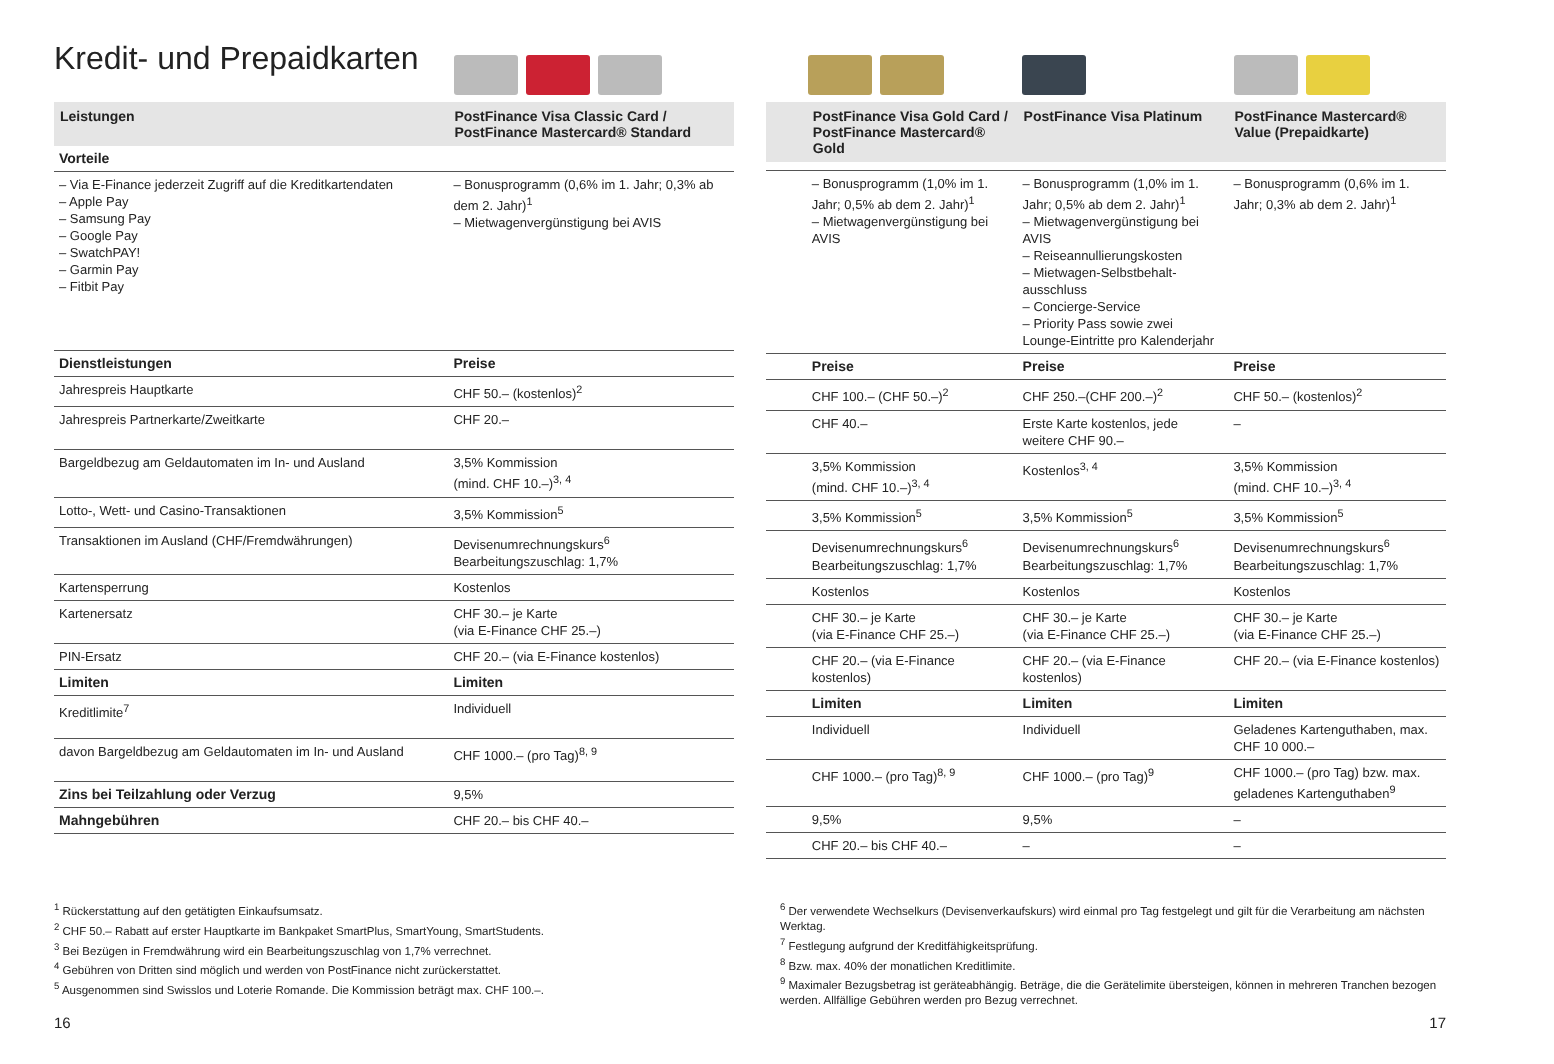Kredit- und Prepaidkarten
| Leistungen | PostFinance Visa Classic Card / PostFinance Mastercard® Standard |
| --- | --- |
| Vorteile | |
| – Via E-Finance jederzeit Zugriff auf die Kreditkartendaten – Apple Pay – Samsung Pay – Google Pay – SwatchPAY! – Garmin Pay – Fitbit Pay | – Bonusprogramm (0,6% im 1. Jahr; 0,3% ab dem 2. Jahr)<sup>1</sup> – Mietwagenvergünstigung bei AVIS |
| Dienstleistungen | Preise |
| Jahrespreis Hauptkarte | CHF 50.– (kostenlos)<sup>2</sup> |
| Jahrespreis Partnerkarte/Zweitkarte | CHF 20.– |
| Bargeldbezug am Geldautomaten im In- und Ausland | 3,5% Kommission (mind. CHF 10.–)<sup>3, 4</sup> |
| Lotto-, Wett- und Casino-Transaktionen | 3,5% Kommission<sup>5</sup> |
| Transaktionen im Ausland (CHF/Fremdwährungen) | Devisenumrechnungskurs<sup>6</sup> Bearbeitungszuschlag: 1,7% |
| Kartensperrung | Kostenlos |
| Kartenersatz | CHF 30.– je Karte (via E-Finance CHF 25.–) |
| PIN-Ersatz | CHF 20.– (via E-Finance kostenlos) |
| Limiten | Limiten |
| Kreditlimite<sup>7</sup> | Individuell |
| davon Bargeldbezug am Geldautomaten im In- und Ausland | CHF 1000.– (pro Tag)<sup>8, 9</sup> |
| Zins bei Teilzahlung oder Verzug | 9,5% |
| Mahngebühren | CHF 20.– bis CHF 40.– |
| | PostFinance Visa Gold Card / PostFinance Mastercard® Gold | PostFinance Visa Platinum | PostFinance Mastercard® Value (Prepaidkarte) |
| --- | --- | --- | --- |
| | – Bonusprogramm (1,0% im 1. Jahr; 0,5% ab dem 2. Jahr)<sup>1</sup> – Mietwagenvergünstigung bei AVIS | – Bonusprogramm (1,0% im 1. Jahr; 0,5% ab dem 2. Jahr)<sup>1</sup> – Mietwagenvergünstigung bei AVIS – Reiseannullierungskosten – Mietwagen-Selbstbehalt-ausschluss – Concierge-Service – Priority Pass sowie zwei Lounge-Eintritte pro Kalenderjahr | – Bonusprogramm (0,6% im 1. Jahr; 0,3% ab dem 2. Jahr)<sup>1</sup> |
| | Preise | Preise | Preise |
| | CHF 100.– (CHF 50.–)<sup>2</sup> | CHF 250.–(CHF 200.–)<sup>2</sup> | CHF 50.– (kostenlos)<sup>2</sup> |
| | CHF 40.– | Erste Karte kostenlos, jede weitere CHF 90.– | – |
| | 3,5% Kommission (mind. CHF 10.–)<sup>3, 4</sup> | Kostenlos<sup>3, 4</sup> | 3,5% Kommission (mind. CHF 10.–)<sup>3, 4</sup> |
| | 3,5% Kommission<sup>5</sup> | 3,5% Kommission<sup>5</sup> | 3,5% Kommission<sup>5</sup> |
| | Devisenumrechnungskurs<sup>6</sup> Bearbeitungszuschlag: 1,7% | Devisenumrechnungskurs<sup>6</sup> Bearbeitungszuschlag: 1,7% | Devisenumrechnungskurs<sup>6</sup> Bearbeitungszuschlag: 1,7% |
| | Kostenlos | Kostenlos | Kostenlos |
| | CHF 30.– je Karte (via E-Finance CHF 25.–) | CHF 30.– je Karte (via E-Finance CHF 25.–) | CHF 30.– je Karte (via E-Finance CHF 25.–) |
| | CHF 20.– (via E-Finance kostenlos) | CHF 20.– (via E-Finance kostenlos) | CHF 20.– (via E-Finance kostenlos) |
| | Limiten | Limiten | Limiten |
| | Individuell | Individuell | Geladenes Kartenguthaben, max. CHF 10 000.– |
| | CHF 1000.– (pro Tag)<sup>8, 9</sup> | CHF 1000.– (pro Tag)<sup>9</sup> | CHF 1000.– (pro Tag) bzw. max. geladenes Kartenguthaben<sup>9</sup> |
| | 9,5% | 9,5% | – |
| | CHF 20.– bis CHF 40.– | – | – |
<sup>1</sup> Rückerstattung auf den getätigten Einkaufsumsatz.
<sup>2</sup> CHF 50.– Rabatt auf erster Hauptkarte im Bankpaket SmartPlus, SmartYoung, SmartStudents.
<sup>3</sup> Bei Bezügen in Fremdwährung wird ein Bearbeitungszuschlag von 1,7% verrechnet.
<sup>4</sup> Gebühren von Dritten sind möglich und werden von PostFinance nicht zurückerstattet.
<sup>5</sup> Ausgenommen sind Swisslos und Loterie Romande. Die Kommission beträgt max. CHF 100.–.
<sup>6</sup> Der verwendete Wechselkurs (Devisenverkaufskurs) wird einmal pro Tag festgelegt und gilt für die Verarbeitung am nächsten Werktag.
<sup>7</sup> Festlegung aufgrund der Kreditfähigkeitsprüfung.
<sup>8</sup> Bzw. max. 40% der monatlichen Kreditlimite.
<sup>9</sup> Maximaler Bezugsbetrag ist geräteabhängig. Beträge, die die Gerätelimite übersteigen, können in mehreren Tranchen bezogen werden. Allfällige Gebühren werden pro Bezug verrechnet.
16 17